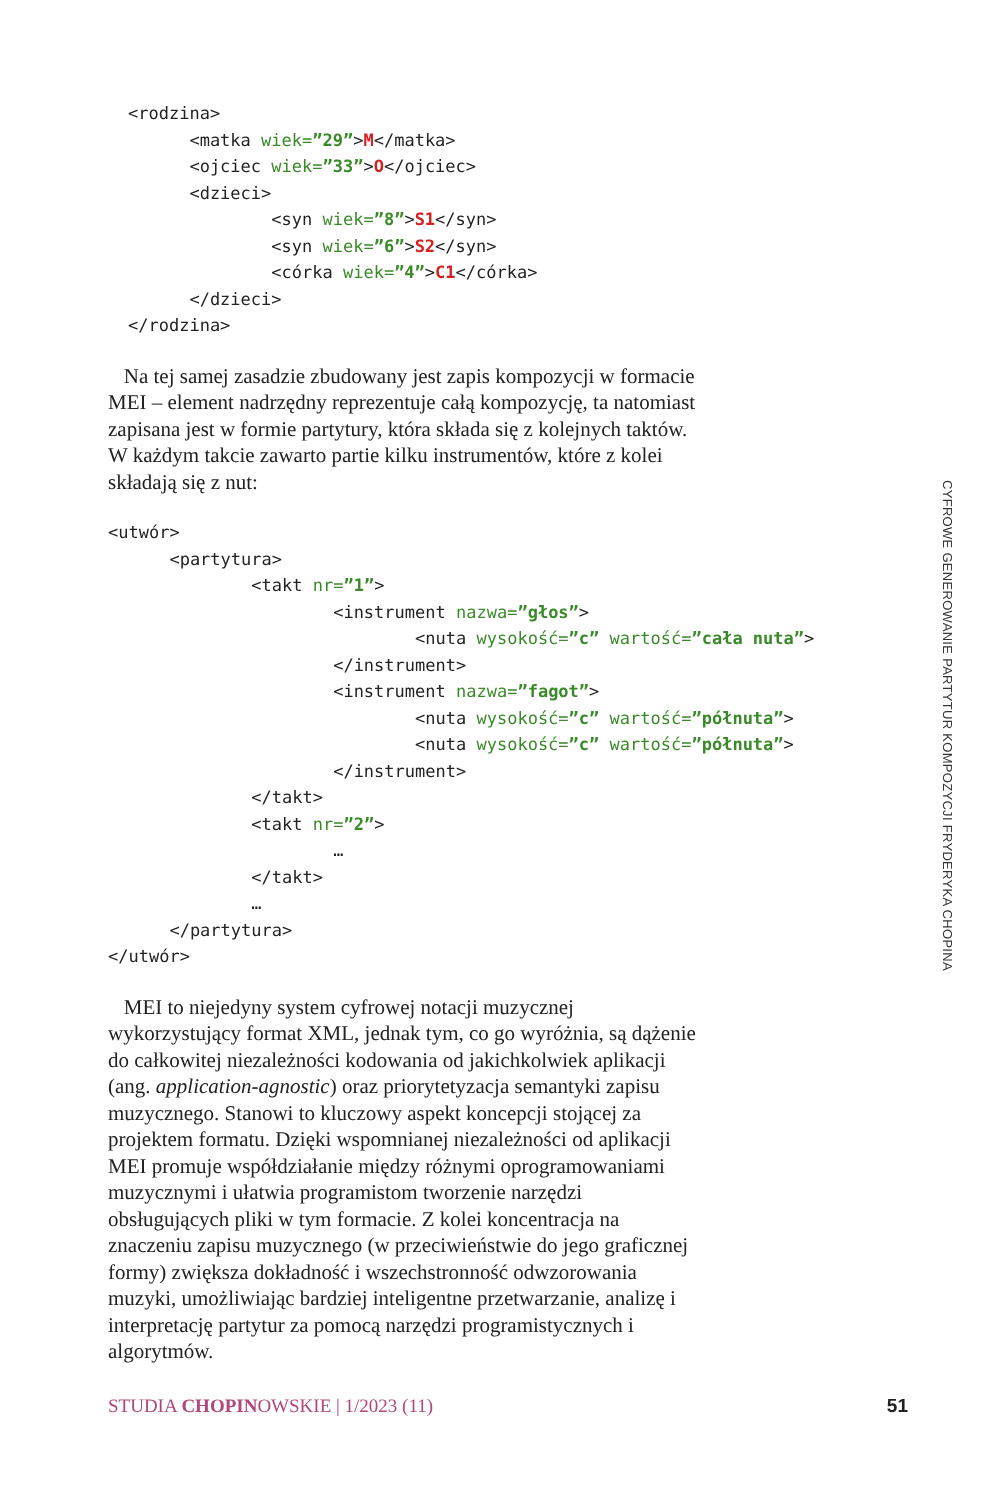<rodzina>
      <matka wiek=”29”>M</matka>
      <ojciec wiek=”33”>O</ojciec>
      <dzieci>
              <syn wiek=”8”>S1</syn>
              <syn wiek=”6”>S2</syn>
              <córka wiek=”4”>C1</córka>
      </dzieci>
</rodzina>
Na tej samej zasadzie zbudowany jest zapis kompozycji w formacie MEI – element nadrzędny reprezentuje całą kompozycję, ta natomiast zapisana jest w formie partytury, która składa się z kolejnych taktów. W każdym takcie zawarto partie kilku instrumentów, które z kolei składają się z nut:
<utwór>
      <partytura>
              <takt nr=”1”>
                      <instrument nazwa=”głos”>
                              <nuta wysokość=”c” wartość=”cała nuta”>
                      </instrument>
                      <instrument nazwa=”fagot”>
                              <nuta wysokość=”c” wartość=”półnuta”>
                              <nuta wysokość=”c” wartość=”półnuta”>
                      </instrument>
              </takt>
              <takt nr=”2”>
                      …
              </takt>
              …
      </partytura>
</utwór>
MEI to niejedyny system cyfrowej notacji muzycznej wykorzystujący format XML, jednak tym, co go wyróżnia, są dążenie do całkowitej niezależności kodowania od jakichkolwiek aplikacji (ang. application-agnostic) oraz priorytetyzacja semantyki zapisu muzycznego. Stanowi to kluczowy aspekt koncepcji stojącej za projektem formatu. Dzięki wspomnianej niezależności od aplikacji MEI promuje współdziałanie między różnymi oprogramowaniami muzycznymi i ułatwia programistom tworzenie narzędzi obsługujących pliki w tym formacie. Z kolei koncentracja na znaczeniu zapisu muzycznego (w przeciwieństwie do jego graficznej formy) zwiększa dokładność i wszechstronność odwzorowania muzyki, umożliwiając bardziej inteligentne przetwarzanie, analizę i interpretację partytur za pomocą narzędzi programistycznych i algorytmów.
CYFROWE GENEROWANIE PARTYTUR KOMPOZYCJI FRYDERYKA CHOPINA
STUDIA CHOPINOWSKIE | 1/2023 (11) 51